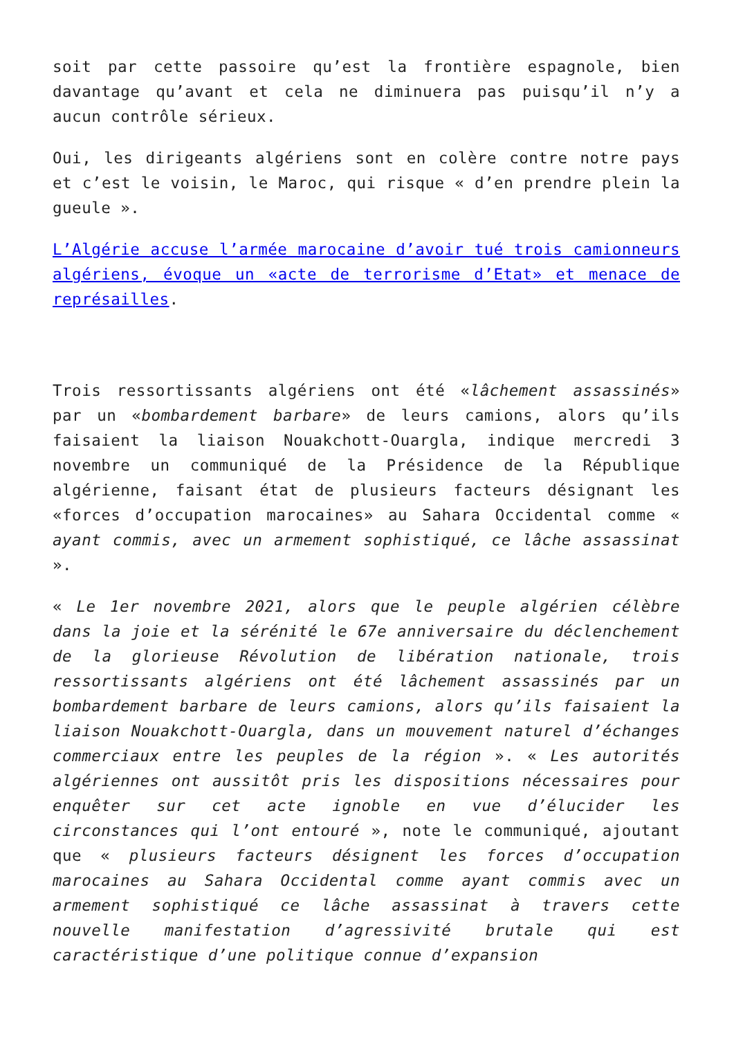soit par cette passoire qu’est la frontière espagnole, bien davantage qu’avant et cela ne diminuera pas puisqu’il n’y a aucun contrôle sérieux.
Oui, les dirigeants algériens sont en colère contre notre pays et c’est le voisin, le Maroc, qui risque « d’en prendre plein la gueule ».
L’Algérie accuse l’armée marocaine d’avoir tué trois camionneurs algériens, évoque un «acte de terrorisme d’Etat» et menace de représailles.
Trois ressortissants algériens ont été «lâchement assassinés» par un «bombardement barbare» de leurs camions, alors qu’ils faisaient la liaison Nouakchott-Ouargla, indique mercredi 3 novembre un communiqué de la Présidence de la République algérienne, faisant état de plusieurs facteurs désignant les «forces d’occupation marocaines» au Sahara Occidental comme « ayant commis, avec un armement sophistiqué, ce lâche assassinat ».
« Le 1er novembre 2021, alors que le peuple algérien célèbre dans la joie et la sérénité le 67e anniversaire du déclenchement de la glorieuse Révolution de libération nationale, trois ressortissants algériens ont été lâchement assassinés par un bombardement barbare de leurs camions, alors qu’ils faisaient la liaison Nouakchott-Ouargla, dans un mouvement naturel d’échanges commerciaux entre les peuples de la région ». « Les autorités algériennes ont aussitôt pris les dispositions nécessaires pour enquêter sur cet acte ignoble en vue d’élucider les circonstances qui l’ont entouré », note le communiqué, ajoutant que « plusieurs facteurs désignent les forces d’occupation marocaines au Sahara Occidental comme ayant commis avec un armement sophistiqué ce lâche assassinat à travers cette nouvelle manifestation d’agressivité brutale qui est caractéristique d’une politique connue d’expansion